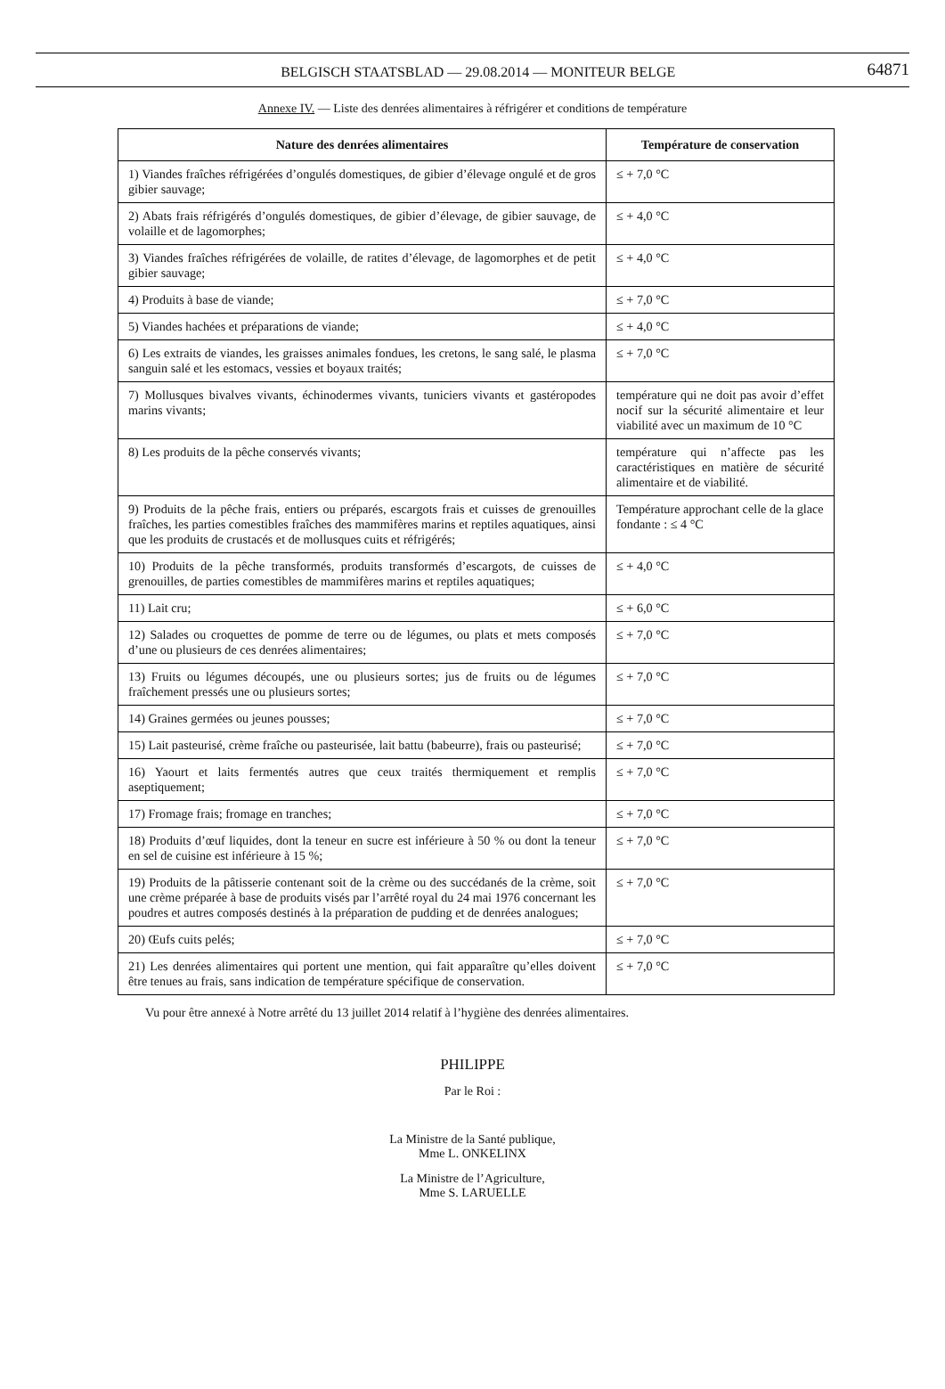BELGISCH STAATSBLAD — 29.08.2014 — MONITEUR BELGE 64871
Annexe IV. — Liste des denrées alimentaires à réfrigérer et conditions de température
| Nature des denrées alimentaires | Température de conservation |
| --- | --- |
| 1) Viandes fraîches réfrigérées d’ongulés domestiques, de gibier d’élevage ongulé et de gros gibier sauvage; | ≤ + 7,0 °C |
| 2) Abats frais réfrigérés d’ongulés domestiques, de gibier d’élevage, de gibier sauvage, de volaille et de lagomorphes; | ≤ + 4,0 °C |
| 3) Viandes fraîches réfrigérées de volaille, de ratites d’élevage, de lagomorphes et de petit gibier sauvage; | ≤ + 4,0 °C |
| 4) Produits à base de viande; | ≤ + 7,0 °C |
| 5) Viandes hachées et préparations de viande; | ≤ + 4,0 °C |
| 6) Les extraits de viandes, les graisses animales fondues, les cretons, le sang salé, le plasma sanguin salé et les estomacs, vessies et boyaux traités; | ≤ + 7,0 °C |
| 7) Mollusques bivalves vivants, échinodermes vivants, tuniciers vivants et gastéropodes marins vivants; | température qui ne doit pas avoir d’effet nocif sur la sécurité alimentaire et leur viabilité avec un maximum de 10 °C |
| 8) Les produits de la pêche conservés vivants; | température qui n’affecte pas les caractéristiques en matière de sécurité alimentaire et de viabilité. |
| 9) Produits de la pêche frais, entiers ou préparés, escargots frais et cuisses de grenouilles fraîches, les parties comestibles fraîches des mammifères marins et reptiles aquatiques, ainsi que les produits de crustacés et de mollusques cuits et réfrigérés; | Température approchant celle de la glace fondante : ≤ 4 °C |
| 10) Produits de la pêche transformés, produits transformés d’escargots, de cuisses de grenouilles, de parties comestibles de mammifères marins et reptiles aquatiques; | ≤ + 4,0 °C |
| 11) Lait cru; | ≤ + 6,0 °C |
| 12) Salades ou croquettes de pomme de terre ou de légumes, ou plats et mets composés d’une ou plusieurs de ces denrées alimentaires; | ≤ + 7,0 °C |
| 13) Fruits ou légumes découpés, une ou plusieurs sortes; jus de fruits ou de légumes fraîchement pressés une ou plusieurs sortes; | ≤ + 7,0 °C |
| 14) Graines germées ou jeunes pousses; | ≤ + 7,0 °C |
| 15) Lait pasteurisé, crème fraîche ou pasteurisée, lait battu (babeurre), frais ou pasteurisé; | ≤ + 7,0 °C |
| 16) Yaourt et laits fermentés autres que ceux traités thermiquement et remplis aseptiquement; | ≤ + 7,0 °C |
| 17) Fromage frais; fromage en tranches; | ≤ + 7,0 °C |
| 18) Produits d’œuf liquides, dont la teneur en sucre est inférieure à 50 % ou dont la teneur en sel de cuisine est inférieure à 15 %; | ≤ + 7,0 °C |
| 19) Produits de la pâtisserie contenant soit de la crème ou des succédanés de la crème, soit une crème préparée à base de produits visés par l’arrêté royal du 24 mai 1976 concernant les poudres et autres composés destinés à la préparation de pudding et de denrées analogues; | ≤ + 7,0 °C |
| 20) Œufs cuits pelés; | ≤ + 7,0 °C |
| 21) Les denrées alimentaires qui portent une mention, qui fait apparaître qu’elles doivent être tenues au frais, sans indication de température spécifique de conservation. | ≤ + 7,0 °C |
Vu pour être annexé à Notre arrêté du 13 juillet 2014 relatif à l’hygiène des denrées alimentaires.
PHILIPPE
Par le Roi :
La Ministre de la Santé publique,
Mme L. ONKELINX
La Ministre de l’Agriculture,
Mme S. LARUELLE